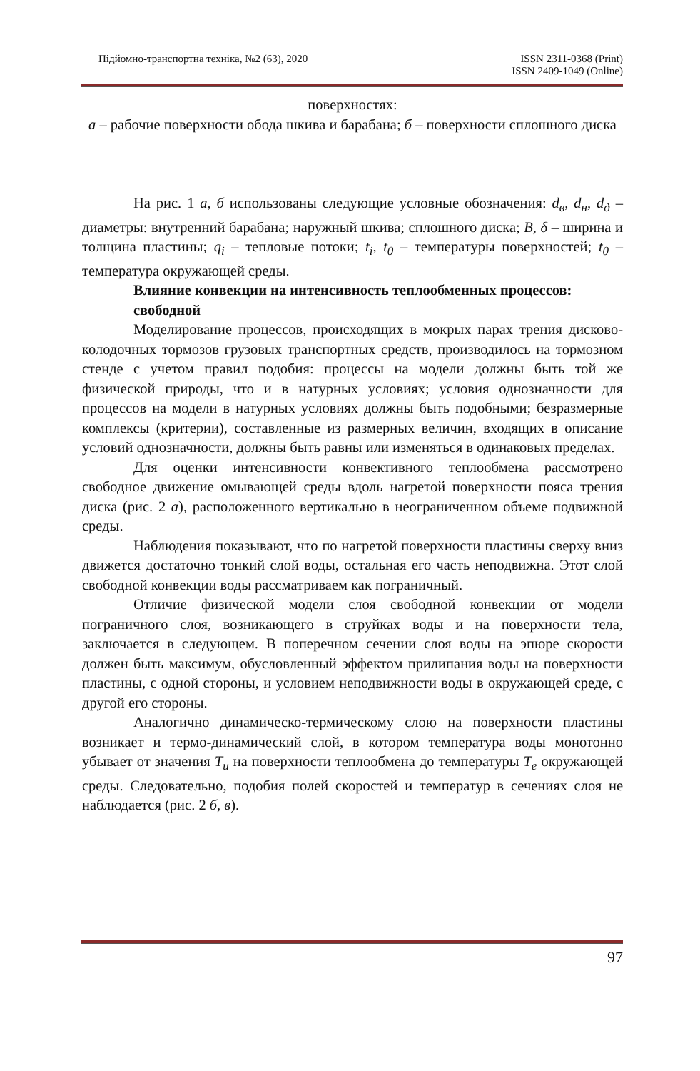Підйомно-транспортна техніка, №2 (63), 2020
ISSN 2311-0368 (Print)
ISSN 2409-1049 (Online)
поверхностях:
а – рабочие поверхности обода шкива и барабана; б – поверхности сплошного диска
На рис. 1 а, б использованы следующие условные обозначения: d<sub>в</sub>, d<sub>н</sub>, d<sub>д</sub> – диаметры: внутренний барабана; наружный шкива; сплошного диска; В, δ – ширина и толщина пластины; q<sub>i</sub> – тепловые потоки; t<sub>i</sub>, t<sub>0</sub> – температуры поверхностей; t<sub>0</sub> – температура окружающей среды.
Влияние конвекции на интенсивность теплообменных процессов:
свободной
Моделирование процессов, происходящих в мокрых парах трения дисково-колодочных тормозов грузовых транспортных средств, производилось на тормозном стенде с учетом правил подобия: процессы на модели должны быть той же физической природы, что и в натурных условиях; условия однозначности для процессов на модели в натурных условиях должны быть подобными; безразмерные комплексы (критерии), составленные из размерных величин, входящих в описание условий однозначности, должны быть равны или изменяться в одинаковых пределах.
Для оценки интенсивности конвективного теплообмена рассмотрено свободное движение омывающей среды вдоль нагретой поверхности пояса трения диска (рис. 2 а), расположенного вертикально в неограниченном объеме подвижной среды.
Наблюдения показывают, что по нагретой поверхности пластины сверху вниз движется достаточно тонкий слой воды, остальная его часть неподвижна. Этот слой свободной конвекции воды рассматриваем как пограничный.
Отличие физической модели слоя свободной конвекции от модели пограничного слоя, возникающего в струйках воды и на поверхности тела, заключается в следующем. В поперечном сечении слоя воды на эпюре скорости должен быть максимум, обусловленный эффектом прилипания воды на поверхности пластины, с одной стороны, и условием неподвижности воды в окружающей среде, с другой его стороны.
Аналогично динамическо-термическому слою на поверхности пластины возникает и термо-динамический слой, в котором температура воды монотонно убывает от значения Т<sub>и</sub> на поверхности теплообмена до температуры Т<sub>е</sub> окружающей среды. Следовательно, подобия полей скоростей и температур в сечениях слоя не наблюдается (рис. 2 б, в).
97